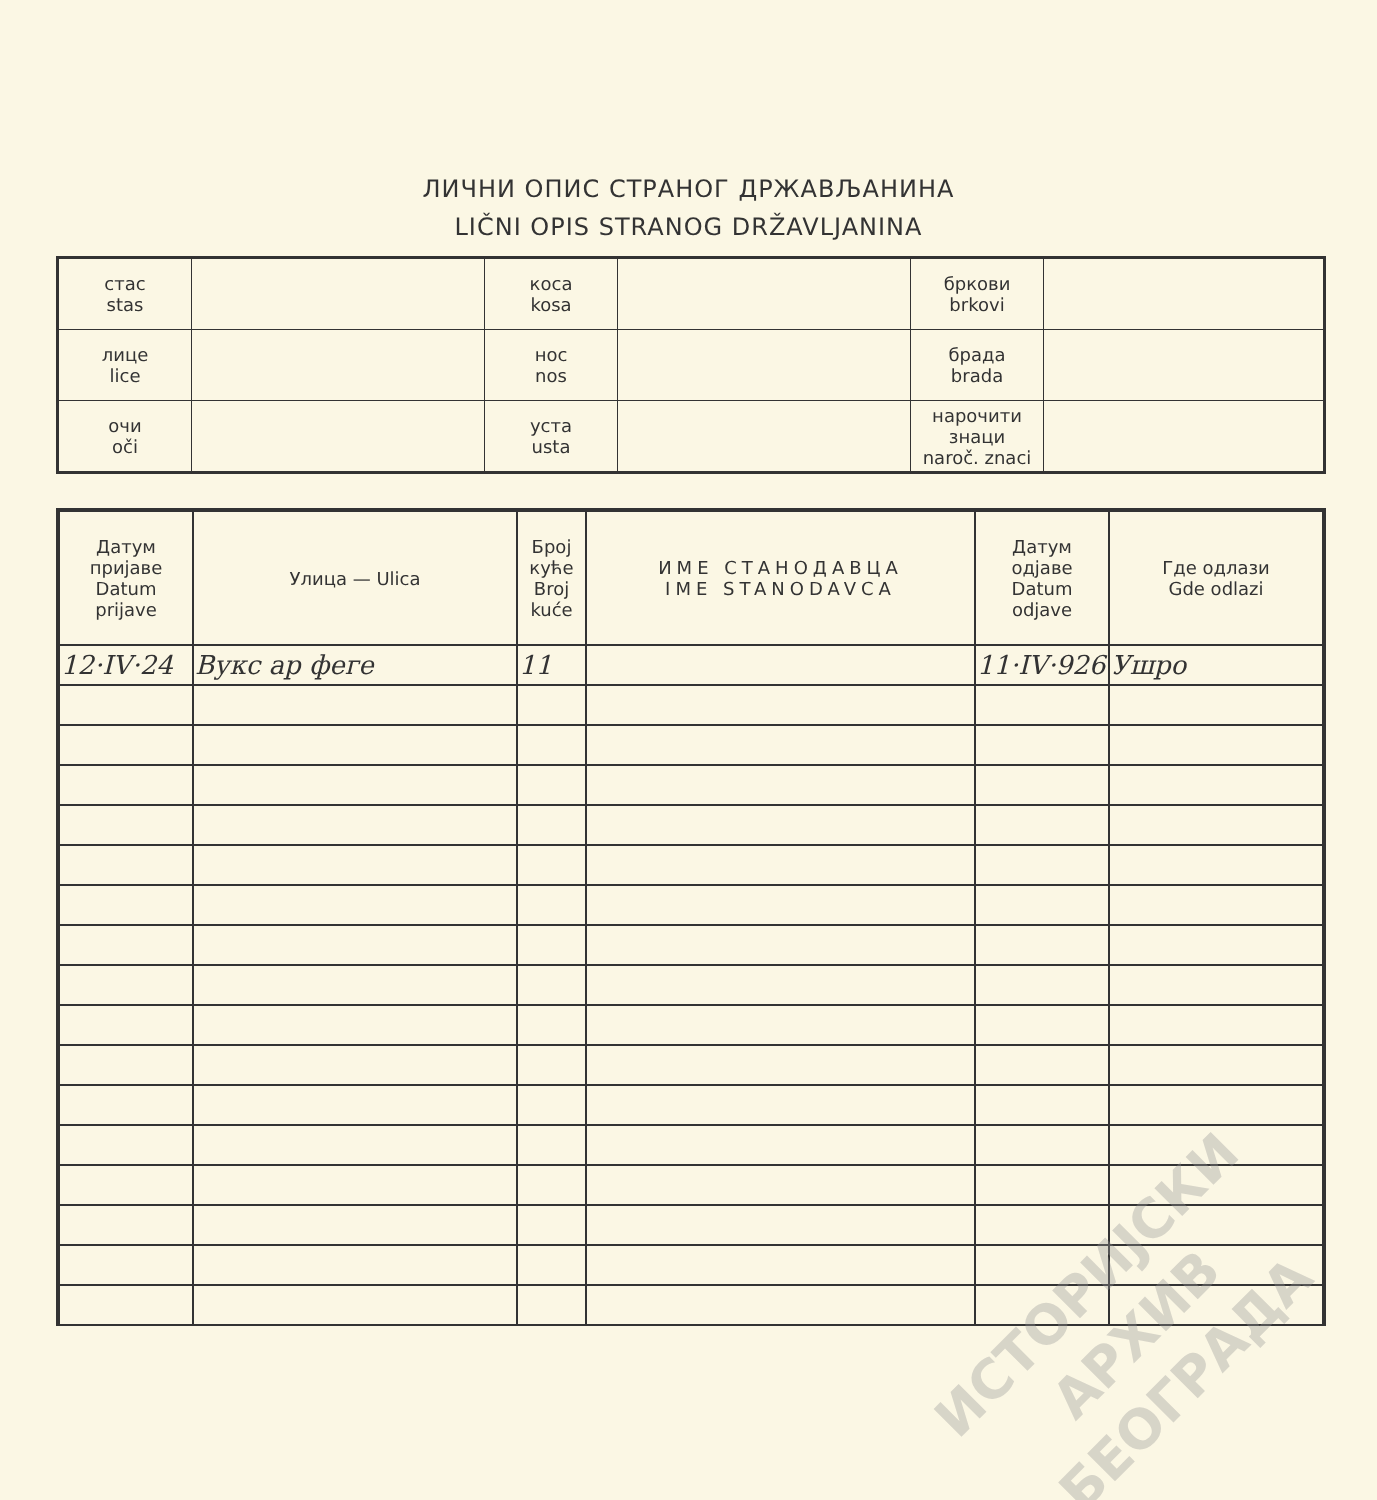ЛИЧНИ ОПИС СТРАНОГ ДРЖАВЉАНИНА
LIČNI OPIS STRANOG DRŽAVLJANINA
| стас stas | | коса kosa | | бркови brkovi | |
| лице lice | | нос nos | | брада brada | |
| очи oči | | уста usta | | нарочити знаци naroč. znaci | |
| Датум пријаве Datum prijave | Улица — Ulica | Број куће Broj kuće | ИМЕ СТАНОДАВЦА IME STANODAVCA | Датум одјаве Datum odjave | Где одлази Gde odlazi |
| --- | --- | --- | --- | --- | --- |
| 12·IV·24 | Вукс ар феге | 11 | | 11·IV·926 | Ушро |
ИСТОРИЈСКИ
АРХИВ
БЕОГРАДА